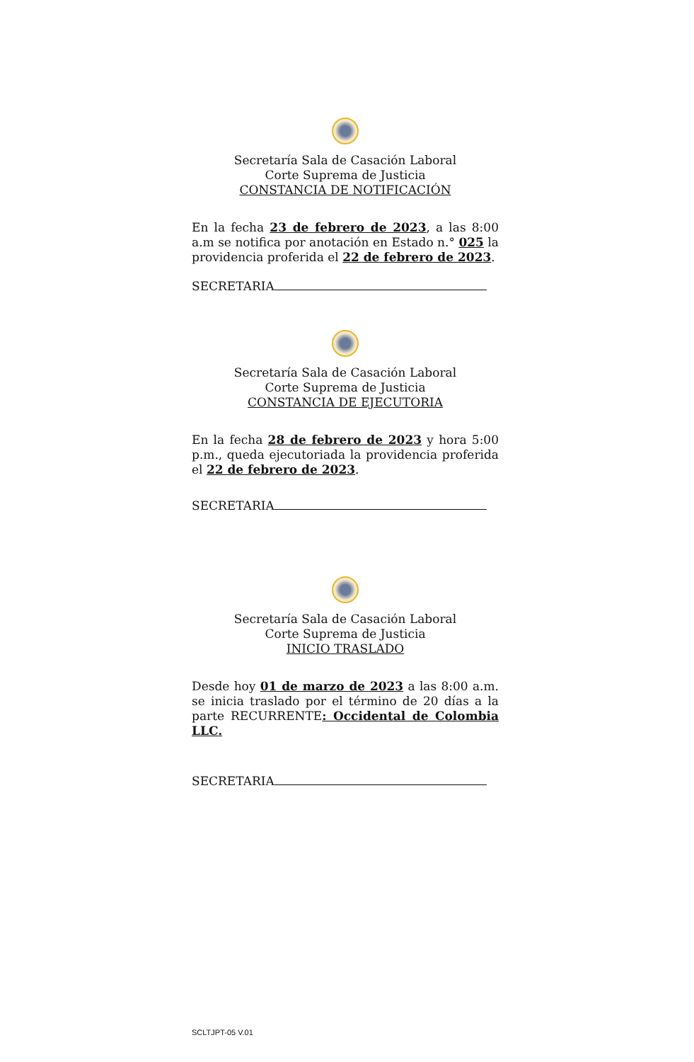Secretaría Sala de Casación Laboral
Corte Suprema de Justicia
CONSTANCIA DE NOTIFICACIÓN
En la fecha 23 de febrero de 2023, a las 8:00 a.m se notifica por anotación en Estado n.° 025 la providencia proferida el 22 de febrero de 2023.
SECRETARIA
Secretaría Sala de Casación Laboral
Corte Suprema de Justicia
CONSTANCIA DE EJECUTORIA
En la fecha 28 de febrero de 2023 y hora 5:00 p.m., queda ejecutoriada la providencia proferida el 22 de febrero de 2023.
SECRETARIA
Secretaría Sala de Casación Laboral
Corte Suprema de Justicia
INICIO TRASLADO
Desde hoy 01 de marzo de 2023 a las 8:00 a.m. se inicia traslado por el término de 20 días a la parte RECURRENTE: Occidental de Colombia LLC.
SECRETARIA
SCLTJPT-05 V.01